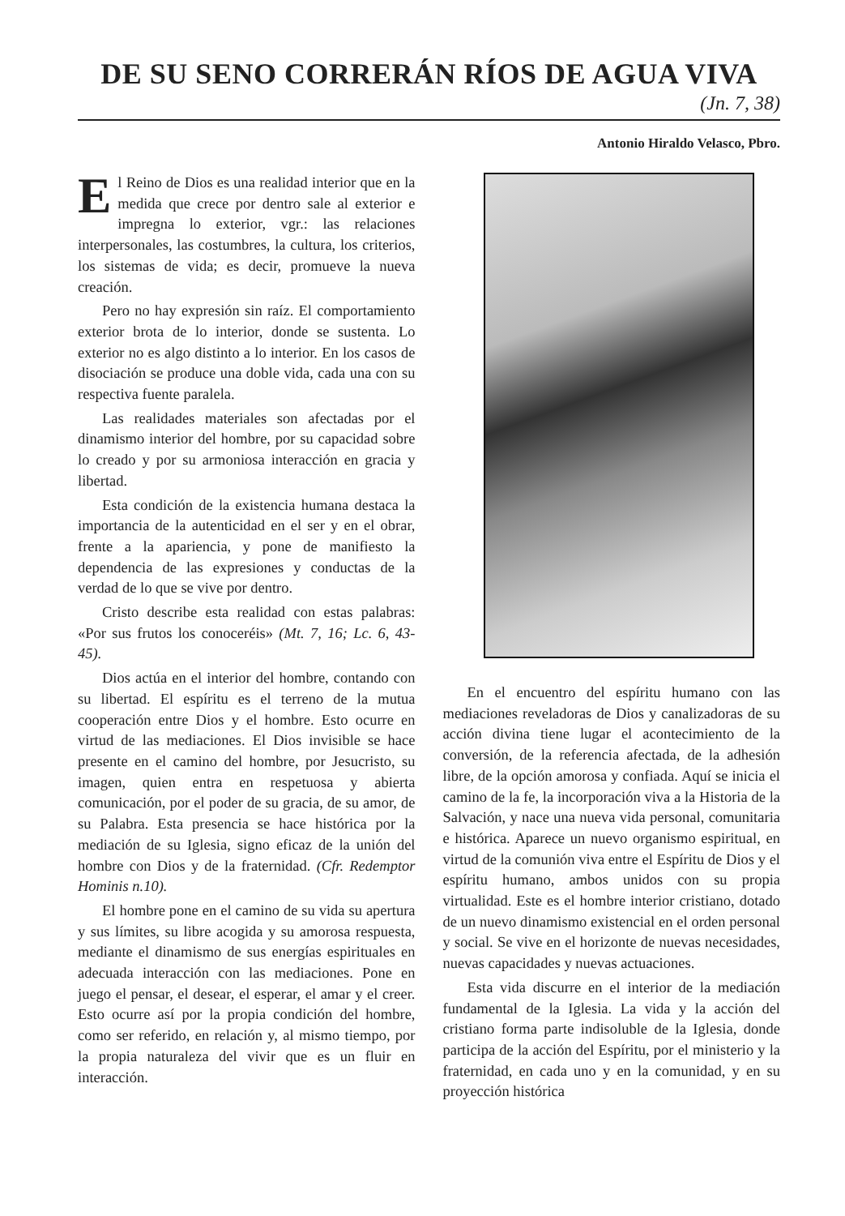DE SU SENO CORRERÁN RÍOS DE AGUA VIVA
(Jn. 7, 38)
Antonio Hiraldo Velasco, Pbro.
El Reino de Dios es una realidad interior que en la medida que crece por dentro sale al exterior e impregna lo exterior, vgr.: las relaciones interpersonales, las costumbres, la cultura, los criterios, los sistemas de vida; es decir, promueve la nueva creación.
Pero no hay expresión sin raíz. El comportamiento exterior brota de lo interior, donde se sustenta. Lo exterior no es algo distinto a lo interior. En los casos de disociación se produce una doble vida, cada una con su respectiva fuente paralela.
Las realidades materiales son afectadas por el dinamismo interior del hombre, por su capacidad sobre lo creado y por su armoniosa interacción en gracia y libertad.
Esta condición de la existencia humana destaca la importancia de la autenticidad en el ser y en el obrar, frente a la apariencia, y pone de manifiesto la dependencia de las expresiones y conductas de la verdad de lo que se vive por dentro.
Cristo describe esta realidad con estas palabras: «Por sus frutos los conoceréis» (Mt. 7, 16; Lc. 6, 43-45).
Dios actúa en el interior del hombre, contando con su libertad. El espíritu es el terreno de la mutua cooperación entre Dios y el hombre. Esto ocurre en virtud de las mediaciones. El Dios invisible se hace presente en el camino del hombre, por Jesucristo, su imagen, quien entra en respetuosa y abierta comunicación, por el poder de su gracia, de su amor, de su Palabra. Esta presencia se hace histórica por la mediación de su Iglesia, signo eficaz de la unión del hombre con Dios y de la fraternidad. (Cfr. Redemptor Hominis n.10).
El hombre pone en el camino de su vida su apertura y sus límites, su libre acogida y su amorosa respuesta, mediante el dinamismo de sus energías espirituales en adecuada interacción con las mediaciones. Pone en juego el pensar, el desear, el esperar, el amar y el creer. Esto ocurre así por la propia condición del hombre, como ser referido, en relación y, al mismo tiempo, por la propia naturaleza del vivir que es un fluir en interacción.
En el encuentro del espíritu humano con las mediaciones reveladoras de Dios y canalizadoras de su acción divina tiene lugar el acontecimiento de la conversión, de la referencia afectada, de la adhesión libre, de la opción amorosa y confiada. Aquí se inicia el camino de la fe, la incorporación viva a la Historia de la Salvación, y nace una nueva vida personal, comunitaria e histórica. Aparece un nuevo organismo espiritual, en virtud de la comunión viva entre el Espíritu de Dios y el espíritu humano, ambos unidos con su propia virtualidad. Este es el hombre interior cristiano, dotado de un nuevo dinamismo existencial en el orden personal y social. Se vive en el horizonte de nuevas necesidades, nuevas capacidades y nuevas actuaciones.
Esta vida discurre en el interior de la mediación fundamental de la Iglesia. La vida y la acción del cristiano forma parte indisoluble de la Iglesia, donde participa de la acción del Espíritu, por el ministerio y la fraternidad, en cada uno y en la comunidad, y en su proyección histórica